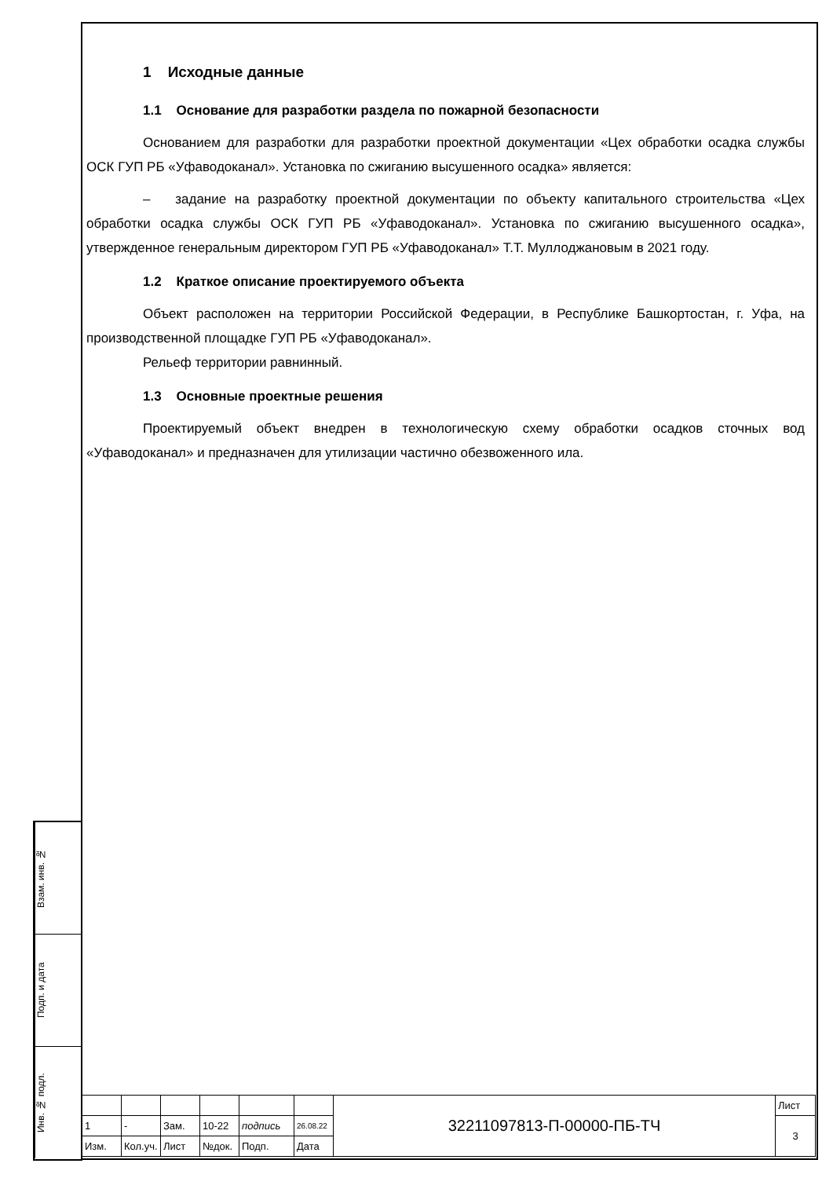1 Исходные данные
1.1 Основание для разработки раздела по пожарной безопасности
Основанием для разработки для разработки проектной документации «Цех обработки осадка службы ОСК ГУП РБ «Уфаводоканал». Установка по сжиганию высушенного осадка» является:
– задание на разработку проектной документации по объекту капитального строительства «Цех обработки осадка службы ОСК ГУП РБ «Уфаводоканал». Установка по сжиганию высушенного осадка», утвержденное генеральным директором ГУП РБ «Уфаводоканал» Т.Т. Муллоджановым в 2021 году.
1.2 Краткое описание проектируемого объекта
Объект расположен на территории Российской Федерации, в Республике Башкортостан, г. Уфа, на производственной площадке ГУП РБ «Уфаводоканал».
Рельеф территории равнинный.
1.3 Основные проектные решения
Проектируемый объект внедрен в технологическую схему обработки осадков сточных вод «Уфаводоканал» и предназначен для утилизации частично обезвоженного ила.
Взам. инв. №
Подп. и дата
Инв. № подл.
| | | | | | | 32211097813-П-00000-ПБ-ТЧ | Лист |
| 1 | - | Зам. | 10-22 | подпись | 26.08.22 | | 3 |
| Изм. | Кол.уч. | Лист | №док. | Подп. | Дата | | |